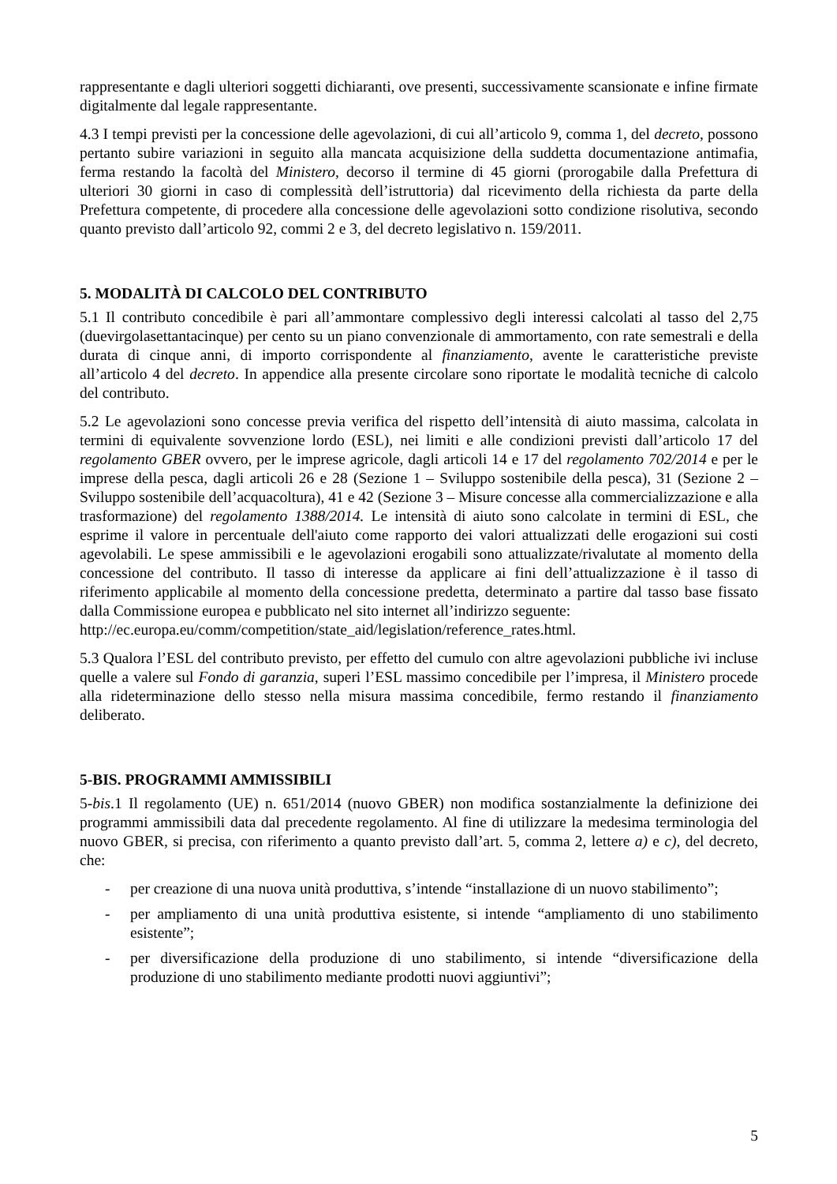rappresentante e dagli ulteriori soggetti dichiaranti, ove presenti, successivamente scansionate e infine firmate digitalmente dal legale rappresentante.
4.3 I tempi previsti per la concessione delle agevolazioni, di cui all’articolo 9, comma 1, del decreto, possono pertanto subire variazioni in seguito alla mancata acquisizione della suddetta documentazione antimafia, ferma restando la facoltà del Ministero, decorso il termine di 45 giorni (prorogabile dalla Prefettura di ulteriori 30 giorni in caso di complessità dell’istruttoria) dal ricevimento della richiesta da parte della Prefettura competente, di procedere alla concessione delle agevolazioni sotto condizione risolutiva, secondo quanto previsto dall’articolo 92, commi 2 e 3, del decreto legislativo n. 159/2011.
5. MODALITÀ DI CALCOLO DEL CONTRIBUTO
5.1 Il contributo concedibile è pari all’ammontare complessivo degli interessi calcolati al tasso del 2,75 (duevirgolasettantacinque) per cento su un piano convenzionale di ammortamento, con rate semestrali e della durata di cinque anni, di importo corrispondente al finanziamento, avente le caratteristiche previste all’articolo 4 del decreto. In appendice alla presente circolare sono riportate le modalità tecniche di calcolo del contributo.
5.2 Le agevolazioni sono concesse previa verifica del rispetto dell’intensità di aiuto massima, calcolata in termini di equivalente sovvenzione lordo (ESL), nei limiti e alle condizioni previsti dall’articolo 17 del regolamento GBER ovvero, per le imprese agricole, dagli articoli 14 e 17 del regolamento 702/2014 e per le imprese della pesca, dagli articoli 26 e 28 (Sezione 1 – Sviluppo sostenibile della pesca), 31 (Sezione 2 – Sviluppo sostenibile dell’acquacoltura), 41 e 42 (Sezione 3 – Misure concesse alla commercializzazione e alla trasformazione) del regolamento 1388/2014. Le intensità di aiuto sono calcolate in termini di ESL, che esprime il valore in percentuale dell'aiuto come rapporto dei valori attualizzati delle erogazioni sui costi agevolabili. Le spese ammissibili e le agevolazioni erogabili sono attualizzate/rivalutate al momento della concessione del contributo. Il tasso di interesse da applicare ai fini dell’attualizzazione è il tasso di riferimento applicabile al momento della concessione predetta, determinato a partire dal tasso base fissato dalla Commissione europea e pubblicato nel sito internet all’indirizzo seguente:
http://ec.europa.eu/comm/competition/state_aid/legislation/reference_rates.html.
5.3 Qualora l’ESL del contributo previsto, per effetto del cumulo con altre agevolazioni pubbliche ivi incluse quelle a valere sul Fondo di garanzia, superi l’ESL massimo concedibile per l’impresa, il Ministero procede alla rideterminazione dello stesso nella misura massima concedibile, fermo restando il finanziamento deliberato.
5-BIS. PROGRAMMI AMMISSIBILI
5-bis.1 Il regolamento (UE) n. 651/2014 (nuovo GBER) non modifica sostanzialmente la definizione dei programmi ammissibili data dal precedente regolamento. Al fine di utilizzare la medesima terminologia del nuovo GBER, si precisa, con riferimento a quanto previsto dall’art. 5, comma 2, lettere a) e c), del decreto, che:
- per creazione di una nuova unità produttiva, s’intende “installazione di un nuovo stabilimento”;
- per ampliamento di una unità produttiva esistente, si intende “ampliamento di uno stabilimento esistente”;
- per diversificazione della produzione di uno stabilimento, si intende “diversificazione della produzione di uno stabilimento mediante prodotti nuovi aggiuntivi”;
5